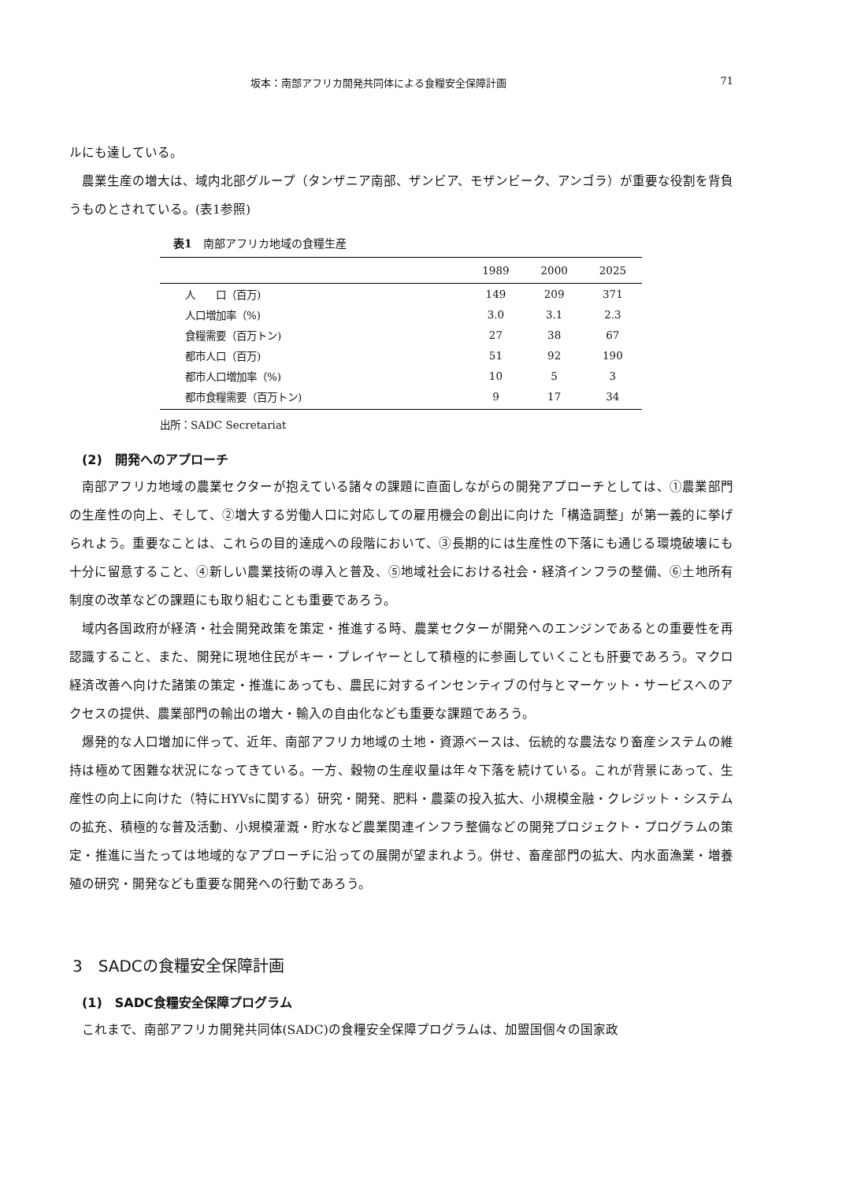坂本：南部アフリカ開発共同体による食糧安全保障計画 71
ルにも達している。
農業生産の増大は、域内北部グループ（タンザニア南部、ザンビア、モザンビーク、アンゴラ）が重要な役割を背負うものとされている。(表1参照)
表1　南部アフリカ地域の食糧生産
| | 1989 | 2000 | 2025 |
| --- | --- | --- | --- |
| 人 口（百万) | 149 | 209 | 371 |
| 人口増加率（%) | 3.0 | 3.1 | 2.3 |
| 食糧需要（百万トン) | 27 | 38 | 67 |
| 都市人口（百万) | 51 | 92 | 190 |
| 都市人口増加率（%) | 10 | 5 | 3 |
| 都市食糧需要（百万トン) | 9 | 17 | 34 |
出所：SADC Secretariat
(2)　開発へのアプローチ
南部アフリカ地域の農業セクターが抱えている諸々の課題に直面しながらの開発アプローチとしては、①農業部門の生産性の向上、そして、②増大する労働人口に対応しての雇用機会の創出に向けた「構造調整」が第一義的に挙げられよう。重要なことは、これらの目的達成への段階において、③長期的には生産性の下落にも通じる環境破壊にも十分に留意すること、④新しい農業技術の導入と普及、⑤地域社会における社会・経済インフラの整備、⑥土地所有制度の改革などの課題にも取り組むことも重要であろう。
域内各国政府が経済・社会開発政策を策定・推進する時、農業セクターが開発へのエンジンであるとの重要性を再認識すること、また、開発に現地住民がキー・プレイヤーとして積極的に参画していくことも肝要であろう。マクロ経済改善へ向けた諸策の策定・推進にあっても、農民に対するインセンティブの付与とマーケット・サービスへのアクセスの提供、農業部門の輸出の増大・輸入の自由化なども重要な課題であろう。
爆発的な人口増加に伴って、近年、南部アフリカ地域の土地・資源ベースは、伝統的な農法なり畜産システムの維持は極めて困難な状況になってきている。一方、穀物の生産収量は年々下落を続けている。これが背景にあって、生産性の向上に向けた（特にHYVsに関する）研究・開発、肥料・農薬の投入拡大、小規模金融・クレジット・システムの拡充、積極的な普及活動、小規模灌漑・貯水など農業関連インフラ整備などの開発プロジェクト・プログラムの策定・推進に当たっては地域的なアプローチに沿っての展開が望まれよう。併せ、畜産部門の拡大、内水面漁業・増養殖の研究・開発なども重要な開発への行動であろう。
3　SADCの食糧安全保障計画
(1)　SADC食糧安全保障プログラム
これまで、南部アフリカ開発共同体(SADC)の食糧安全保障プログラムは、加盟国個々の国家政